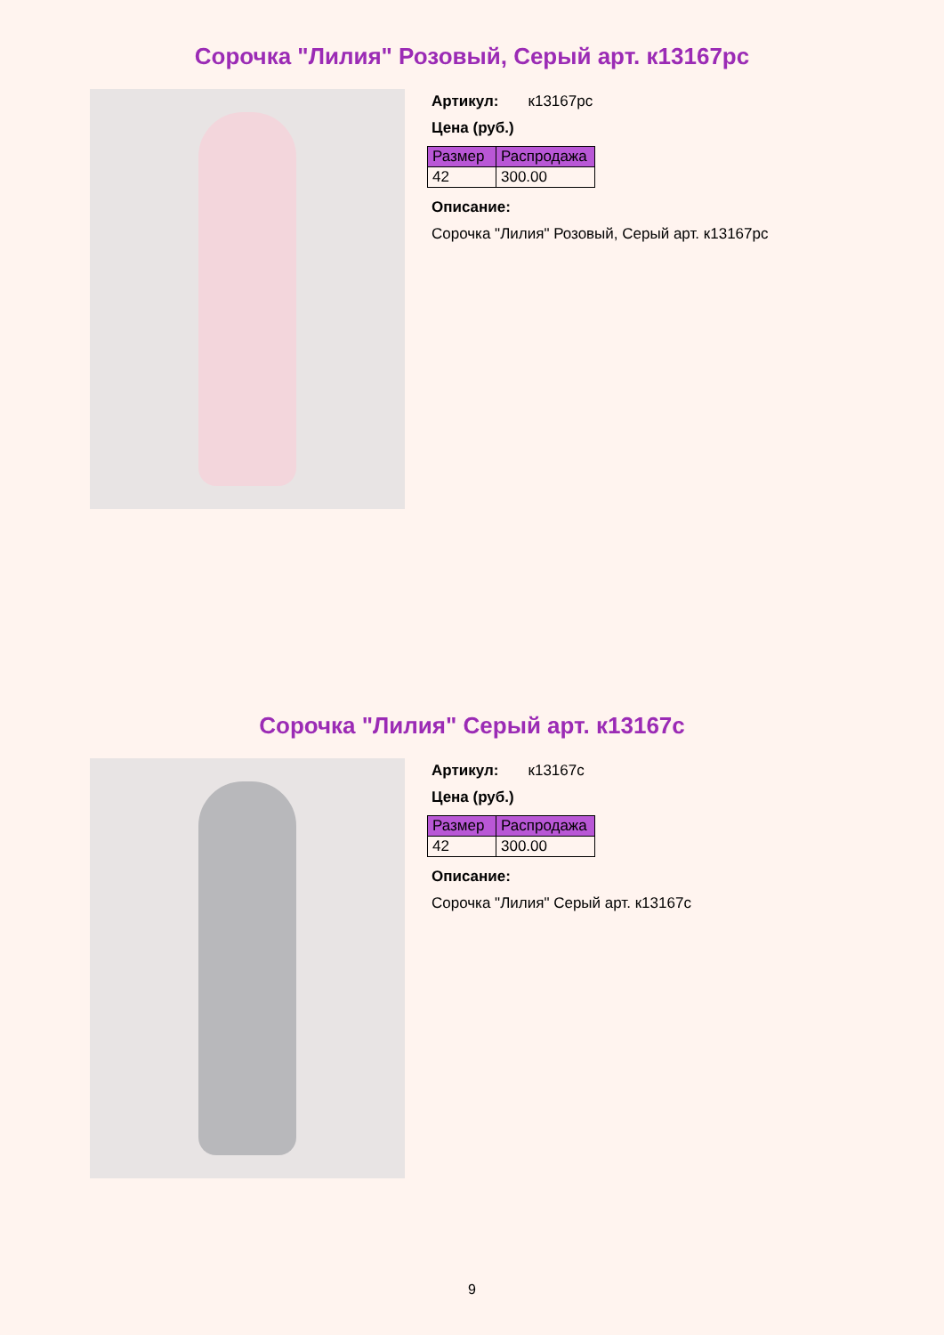Сорочка "Лилия" Розовый, Серый арт. к13167рс
Артикул: к13167рс
Цена (руб.)
| Размер | Распродажа |
| --- | --- |
| 42 | 300.00 |
Описание:
Сорочка "Лилия" Розовый, Серый арт. к13167рс
Сорочка "Лилия" Серый арт. к13167с
Артикул: к13167с
Цена (руб.)
| Размер | Распродажа |
| --- | --- |
| 42 | 300.00 |
Описание:
Сорочка "Лилия" Серый арт. к13167с
9